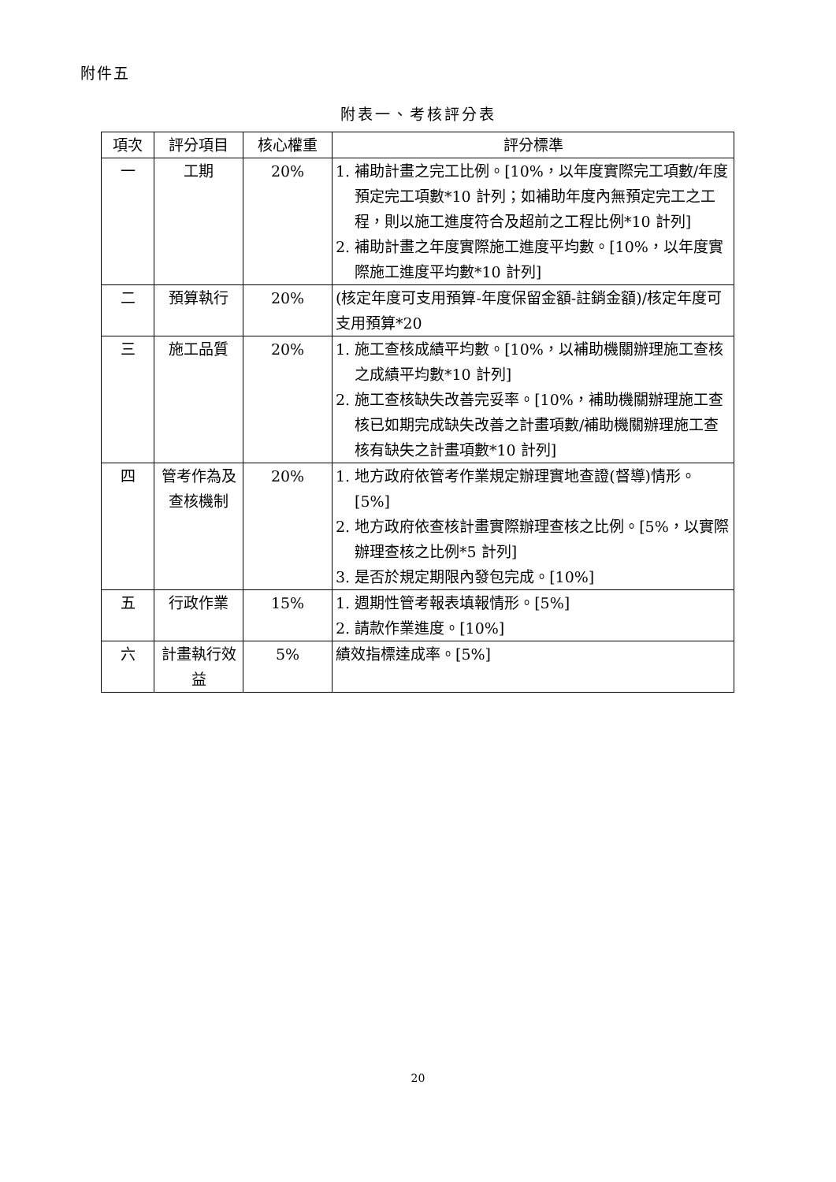附件五
附表一、考核評分表
| 項次 | 評分項目 | 核心權重 | 評分標準 |
| --- | --- | --- | --- |
| 一 | 工期 | 20% | 1. 補助計畫之完工比例。[10%，以年度實際完工項數/年度預定完工項數*10 計列；如補助年度內無預定完工之工程，則以施工進度符合及超前之工程比例*10 計列] 2. 補助計畫之年度實際施工進度平均數。[10%，以年度實際施工進度平均數*10 計列] |
| 二 | 預算執行 | 20% | (核定年度可支用預算-年度保留金額-註銷金額)/核定年度可支用預算*20 |
| 三 | 施工品質 | 20% | 1. 施工查核成績平均數。[10%，以補助機關辦理施工查核之成績平均數*10 計列] 2. 施工查核缺失改善完妥率。[10%，補助機關辦理施工查核已如期完成缺失改善之計畫項數/補助機關辦理施工查核有缺失之計畫項數*10 計列] |
| 四 | 管考作為及查核機制 | 20% | 1. 地方政府依管考作業規定辦理實地查證(督導)情形。[5%] 2. 地方政府依查核計畫實際辦理查核之比例。[5%，以實際辦理查核之比例*5 計列] 3. 是否於規定期限內發包完成。[10%] |
| 五 | 行政作業 | 15% | 1. 週期性管考報表填報情形。[5%] 2. 請款作業進度。[10%] |
| 六 | 計畫執行效益 | 5% | 績效指標達成率。[5%] |
20